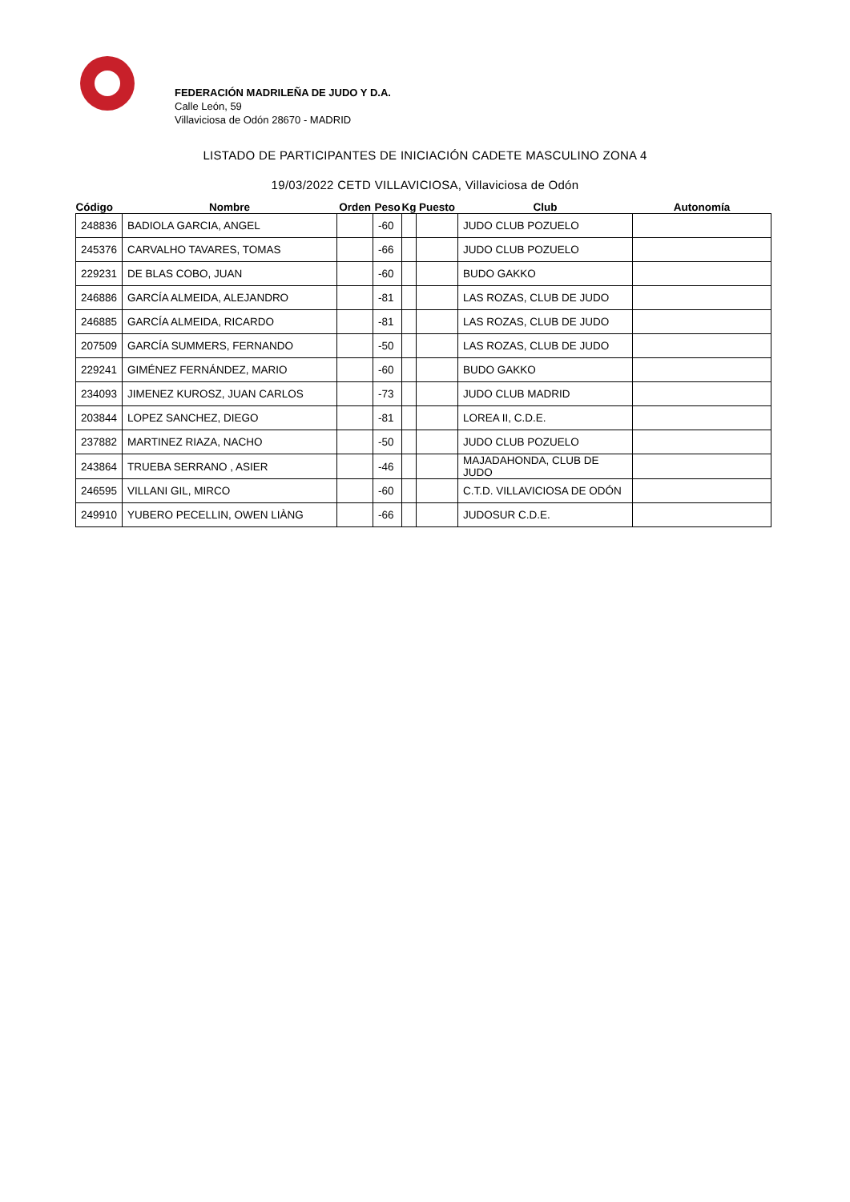FEDERACIÓN MADRILEÑA DE JUDO Y D.A.
Calle León, 59
Villaviciosa de Odón 28670 - MADRID
LISTADO DE PARTICIPANTES DE INICIACIÓN CADETE MASCULINO ZONA 4
19/03/2022 CETD VILLAVICIOSA, Villaviciosa de Odón
| Código | Nombre | Orden | Peso | Kg | Puesto | Club | Autonomía |
| --- | --- | --- | --- | --- | --- | --- | --- |
| 248836 | BADIOLA GARCIA, ANGEL | | -60 | | | JUDO CLUB POZUELO | |
| 245376 | CARVALHO TAVARES, TOMAS | | -66 | | | JUDO CLUB POZUELO | |
| 229231 | DE BLAS COBO, JUAN | | -60 | | | BUDO GAKKO | |
| 246886 | GARCÍA ALMEIDA, ALEJANDRO | | -81 | | | LAS ROZAS, CLUB DE JUDO | |
| 246885 | GARCÍA ALMEIDA, RICARDO | | -81 | | | LAS ROZAS, CLUB DE JUDO | |
| 207509 | GARCÍA SUMMERS, FERNANDO | | -50 | | | LAS ROZAS, CLUB DE JUDO | |
| 229241 | GIMÉNEZ FERNÁNDEZ, MARIO | | -60 | | | BUDO GAKKO | |
| 234093 | JIMENEZ KUROSZ, JUAN CARLOS | | -73 | | | JUDO CLUB MADRID | |
| 203844 | LOPEZ SANCHEZ, DIEGO | | -81 | | | LOREA II, C.D.E. | |
| 237882 | MARTINEZ RIAZA, NACHO | | -50 | | | JUDO CLUB POZUELO | |
| 243864 | TRUEBA SERRANO , ASIER | | -46 | | | MAJADAHONDA, CLUB DE JUDO | |
| 246595 | VILLANI GIL, MIRCO | | -60 | | | C.T.D. VILLAVICIOSA DE ODÓN | |
| 249910 | YUBERO PECELLIN, OWEN LIÀNG | | -66 | | | JUDOSUR C.D.E. | |